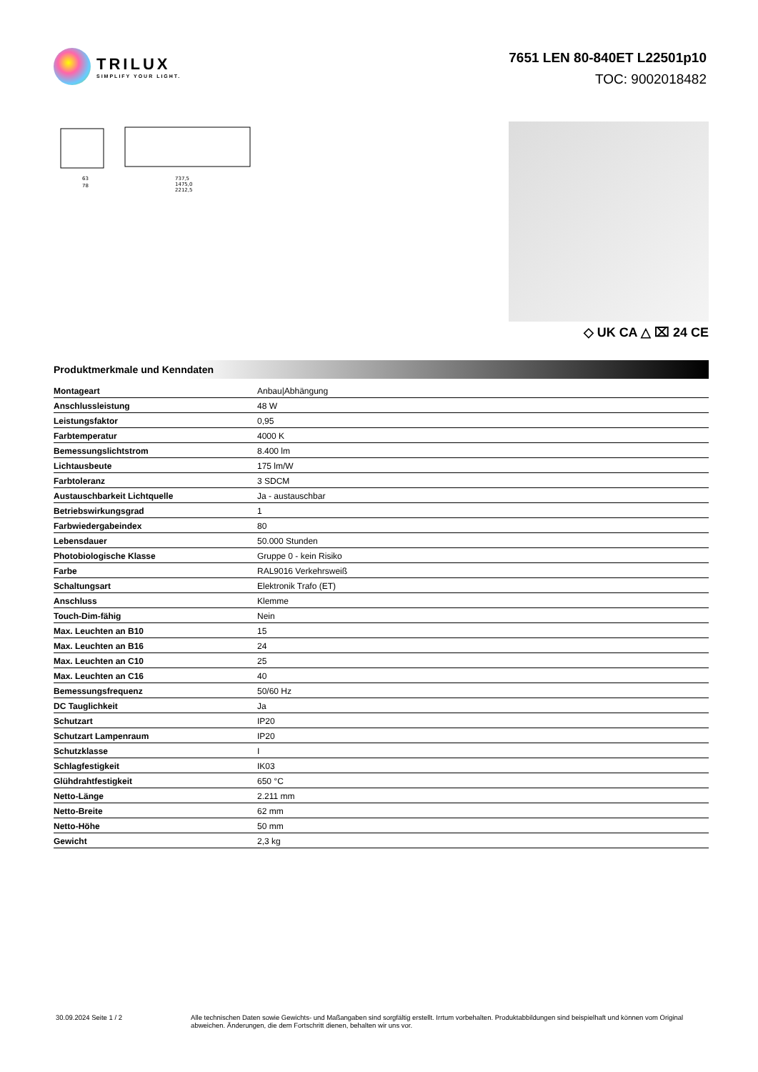TRILUX
SIMPLIFY YOUR LIGHT.
7651 LEN 80-840ET L22501p10
TOC: 9002018482
63
78
737,5
1475,0
2212,5
◇ UK CA △ ⌧ 24 CE
Produktmerkmale und Kenndaten
| Montageart | Anbau/Abhängung |
| Anschlussleistung | 48 W |
| Leistungsfaktor | 0,95 |
| Farbtemperatur | 4000 K |
| Bemessungslichtstrom | 8.400 lm |
| Lichtausbeute | 175 lm/W |
| Farbtoleranz | 3 SDCM |
| Austauschbarkeit Lichtquelle | Ja - austauschbar |
| Betriebswirkungsgrad | 1 |
| Farbwiedergabeindex | 80 |
| Lebensdauer | 50.000 Stunden |
| Photobiologische Klasse | Gruppe 0 - kein Risiko |
| Farbe | RAL9016 Verkehrsweiß |
| Schaltungsart | Elektronik Trafo (ET) |
| Anschluss | Klemme |
| Touch-Dim-fähig | Nein |
| Max. Leuchten an B10 | 15 |
| Max. Leuchten an B16 | 24 |
| Max. Leuchten an C10 | 25 |
| Max. Leuchten an C16 | 40 |
| Bemessungsfrequenz | 50/60 Hz |
| DC Tauglichkeit | Ja |
| Schutzart | IP20 |
| Schutzart Lampenraum | IP20 |
| Schutzklasse | I |
| Schlagfestigkeit | IK03 |
| Glühdrahtfestigkeit | 650 °C |
| Netto-Länge | 2.211 mm |
| Netto-Breite | 62 mm |
| Netto-Höhe | 50 mm |
| Gewicht | 2,3 kg |
30.09.2024 Seite 1 / 2 Alle technischen Daten sowie Gewichts- und Maßangaben sind sorgfältig erstellt. Irrtum vorbehalten. Produktabbildungen sind beispielhaft und können vom Original abweichen. Änderungen, die dem Fortschritt dienen, behalten wir uns vor.